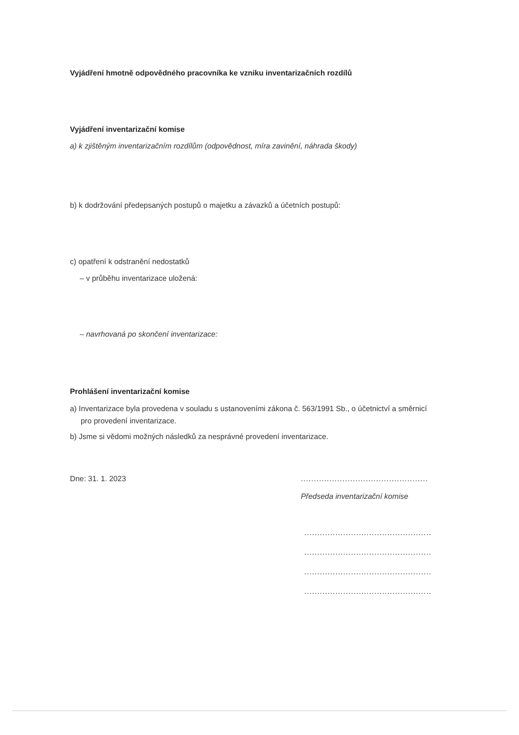Vyjádření hmotně odpovědného pracovníka ke vzniku inventarizačních rozdílů
Vyjádření inventarizační komise
a) k zjištěným inventarizačním rozdílům (odpovědnost, míra zavinění, náhrada škody)
b) k dodržování předepsaných postupů o majetku a závazků a účetních postupů:
c) opatření k odstranění nedostatků
– v průběhu inventarizace uložená:
– navrhovaná po skončení inventarizace:
Prohlášení inventarizační komise
a) Inventarizace byla provedena v souladu s ustanoveními zákona č. 563/1991 Sb., o účetnictví a směrnicí pro provedení inventarizace.
b) Jsme si vědomi možných následků za nesprávné provedení inventarizace.
Dne: 31. 1. 2023
................................................................
Předseda inventarizační komise
................................................................
................................................................
................................................................
................................................................